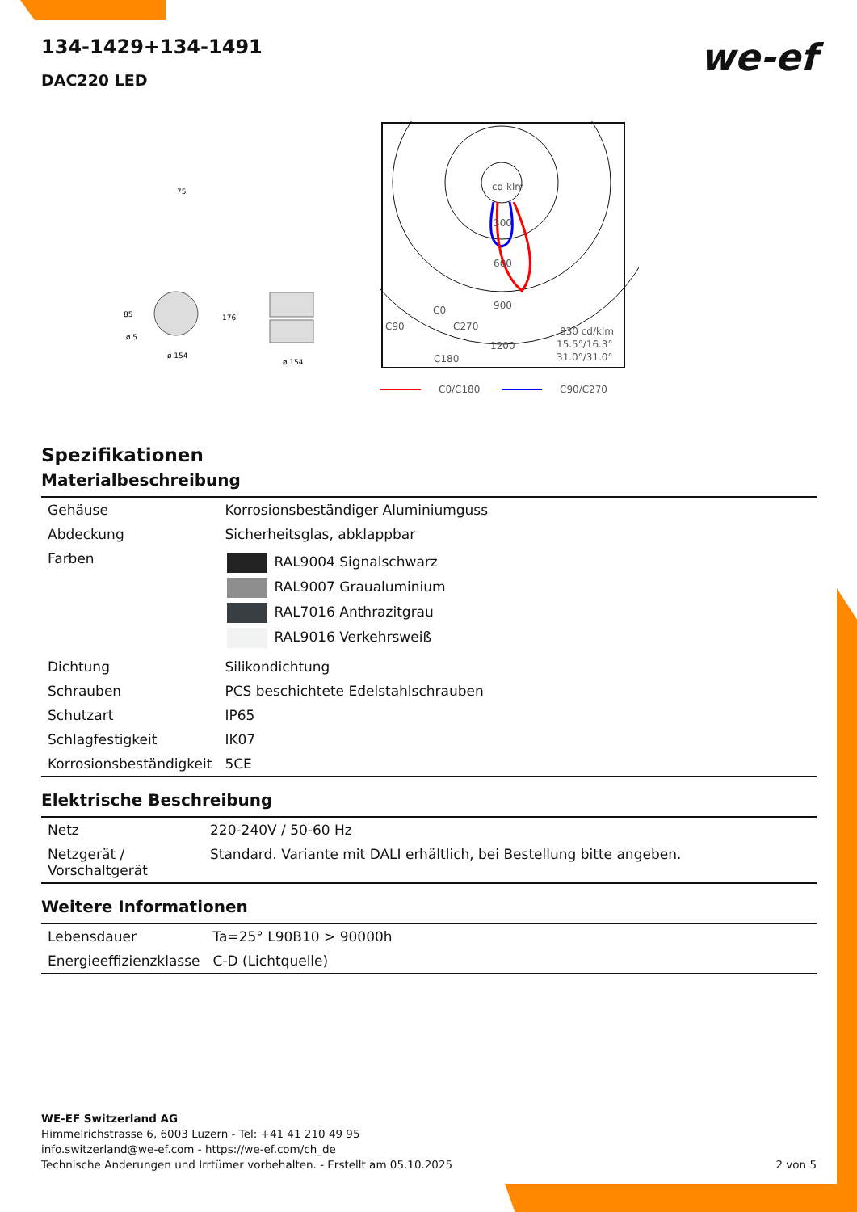we-ef
134-1429+134-1491
DAC220 LED
75
85
ø 5
ø 154
176
ø 154
cd klm
300
600
900
C0
C90
C270
1200
C180
830 cd/klm
15.5°/16.3°
31.0°/31.0°
C0/C180
C90/C270
Spezifikationen
Materialbeschreibung
| Gehäuse | Korrosionsbeständiger Aluminiumguss |
| Abdeckung | Sicherheitsglas, abklappbar |
| Farben | RAL9004 Signalschwarz RAL9007 Graualuminium RAL7016 Anthrazitgrau RAL9016 Verkehrsweiß |
| Dichtung | Silikondichtung |
| Schrauben | PCS beschichtete Edelstahlschrauben |
| Schutzart | IP65 |
| Schlagfestigkeit | IK07 |
| Korrosionsbeständigkeit | 5CE |
Elektrische Beschreibung
| Netz | 220-240V / 50-60 Hz |
| Netzgerät / Vorschaltgerät | Standard. Variante mit DALI erhältlich, bei Bestellung bitte angeben. |
Weitere Informationen
| Lebensdauer | Ta=25° L90B10 > 90000h |
| Energieeffizienzklasse | C-D (Lichtquelle) |
WE-EF Switzerland AG
Himmelrichstrasse 6, 6003 Luzern - Tel: +41 41 210 49 95
info.switzerland@we-ef.com - https://we-ef.com/ch_de
Technische Änderungen und Irrtümer vorbehalten. - Erstellt am 05.10.2025 2 von 5